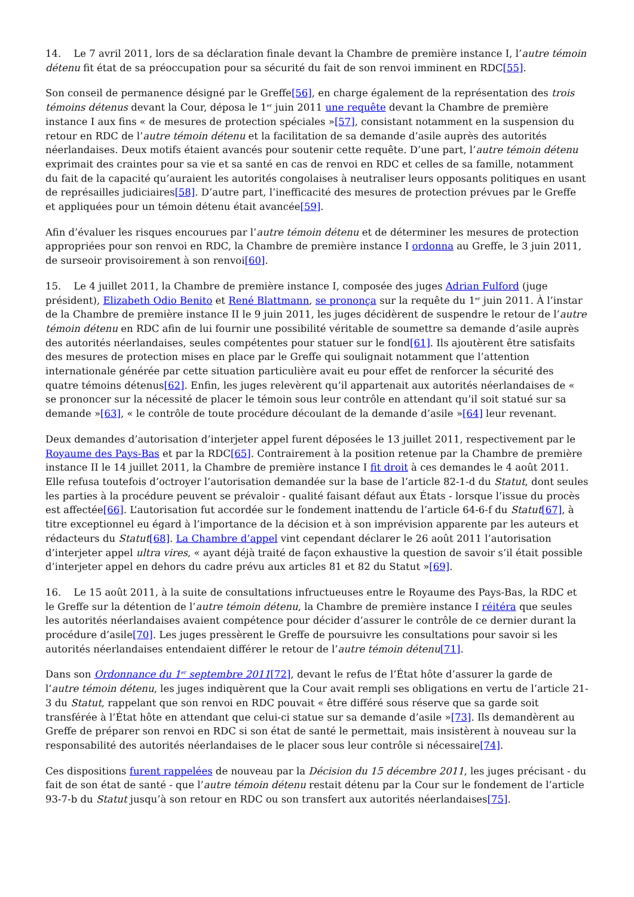14. Le 7 avril 2011, lors de sa déclaration finale devant la Chambre de première instance I, l’autre témoin détenu fit état de sa préoccupation pour sa sécurité du fait de son renvoi imminent en RDC[55].
Son conseil de permanence désigné par le Greffe[56], en charge également de la représentation des trois témoins détenus devant la Cour, déposa le 1<sup>er</sup> juin 2011 une requête devant la Chambre de première instance I aux fins « de mesures de protection spéciales »[57], consistant notamment en la suspension du retour en RDC de l’autre témoin détenu et la facilitation de sa demande d’asile auprès des autorités néerlandaises. Deux motifs étaient avancés pour soutenir cette requête. D’une part, l’autre témoin détenu exprimait des craintes pour sa vie et sa santé en cas de renvoi en RDC et celles de sa famille, notamment du fait de la capacité qu’auraient les autorités congolaises à neutraliser leurs opposants politiques en usant de représailles judiciaires[58]. D’autre part, l’inefficacité des mesures de protection prévues par le Greffe et appliquées pour un témoin détenu était avancée[59].
Afin d’évaluer les risques encourues par l’autre témoin détenu et de déterminer les mesures de protection appropriées pour son renvoi en RDC, la Chambre de première instance I ordonna au Greffe, le 3 juin 2011, de surseoir provisoirement à son renvoi[60].
15. Le 4 juillet 2011, la Chambre de première instance I, composée des juges Adrian Fulford (juge président), Elizabeth Odio Benito et René Blattmann, se prononça sur la requête du 1<sup>er</sup> juin 2011. À l’instar de la Chambre de première instance II le 9 juin 2011, les juges décidèrent de suspendre le retour de l’autre témoin détenu en RDC afin de lui fournir une possibilité véritable de soumettre sa demande d’asile auprès des autorités néerlandaises, seules compétentes pour statuer sur le fond[61]. Ils ajoutèrent être satisfaits des mesures de protection mises en place par le Greffe qui soulignait notamment que l’attention internationale générée par cette situation particulière avait eu pour effet de renforcer la sécurité des quatre témoins détenus[62]. Enfin, les juges relevèrent qu’il appartenait aux autorités néerlandaises de « se prononcer sur la nécessité de placer le témoin sous leur contrôle en attendant qu’il soit statué sur sa demande »[63], « le contrôle de toute procédure découlant de la demande d’asile »[64] leur revenant.
Deux demandes d’autorisation d’interjeter appel furent déposées le 13 juillet 2011, respectivement par le Royaume des Pays-Bas et par la RDC[65]. Contrairement à la position retenue par la Chambre de première instance II le 14 juillet 2011, la Chambre de première instance I fit droit à ces demandes le 4 août 2011. Elle refusa toutefois d’octroyer l’autorisation demandée sur la base de l’article 82-1-d du Statut, dont seules les parties à la procédure peuvent se prévaloir - qualité faisant défaut aux États - lorsque l’issue du procès est affectée[66]. L’autorisation fut accordée sur le fondement inattendu de l’article 64-6-f du Statut[67], à titre exceptionnel eu égard à l’importance de la décision et à son imprévision apparente par les auteurs et rédacteurs du Statut[68]. La Chambre d’appel vint cependant déclarer le 26 août 2011 l’autorisation d’interjeter appel ultra vires, « ayant déjà traité de façon exhaustive la question de savoir s’il était possible d’interjeter appel en dehors du cadre prévu aux articles 81 et 82 du Statut »[69].
16. Le 15 août 2011, à la suite de consultations infructueuses entre le Royaume des Pays-Bas, la RDC et le Greffe sur la détention de l’autre témoin détenu, la Chambre de première instance I réitéra que seules les autorités néerlandaises avaient compétence pour décider d’assurer le contrôle de ce dernier durant la procédure d’asile[70]. Les juges pressèrent le Greffe de poursuivre les consultations pour savoir si les autorités néerlandaises entendaient différer le retour de l’autre témoin détenu[71].
Dans son Ordonnance du 1<sup>er</sup> septembre 2011[72], devant le refus de l’État hôte d’assurer la garde de l’autre témoin détenu, les juges indiquèrent que la Cour avait rempli ses obligations en vertu de l’article 21-3 du Statut, rappelant que son renvoi en RDC pouvait « être différé sous réserve que sa garde soit transférée à l’État hôte en attendant que celui-ci statue sur sa demande d’asile »[73]. Ils demandèrent au Greffe de préparer son renvoi en RDC si son état de santé le permettait, mais insistèrent à nouveau sur la responsabilité des autorités néerlandaises de le placer sous leur contrôle si nécessaire[74].
Ces dispositions furent rappelées de nouveau par la Décision du 15 décembre 2011, les juges précisant - du fait de son état de santé - que l’autre témoin détenu restait détenu par la Cour sur le fondement de l’article 93-7-b du Statut jusqu’à son retour en RDC ou son transfert aux autorités néerlandaises[75].